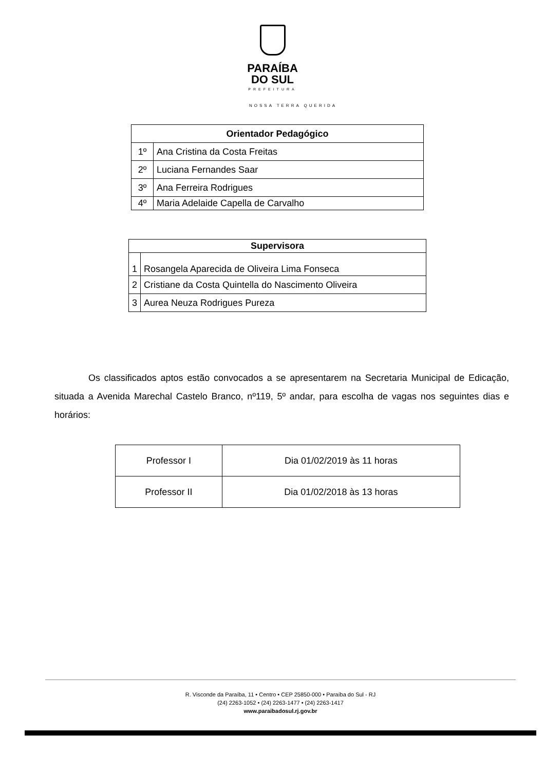PARAÍBA
DO SUL
PREFEITURA
NOSSA TERRA QUERIDA
| Orientador Pedagógico | |
| --- | --- |
| 1º | Ana Cristina da Costa Freitas |
| 2º | Luciana Fernandes Saar |
| 3º | Ana Ferreira Rodrigues |
| 4º | Maria Adelaide Capella de Carvalho |
| Supervisora | |
| --- | --- |
| 1 | Rosangela Aparecida de Oliveira Lima Fonseca |
| 2 | Cristiane da Costa Quintella do Nascimento Oliveira |
| 3 | Aurea Neuza Rodrigues Pureza |
Os classificados aptos estão convocados a se apresentarem na Secretaria Municipal de Edicação, situada a Avenida Marechal Castelo Branco, nº119, 5º andar, para escolha de vagas nos seguintes dias e horários:
| Professor I | Dia 01/02/2019 às 11 horas |
| Professor II | Dia 01/02/2018 às 13 horas |
R. Visconde da Paraíba, 11 • Centro • CEP 25850-000 • Paraíba do Sul - RJ
(24) 2263-1052 • (24) 2263-1477 • (24) 2263-1417
www.paraibadosul.rj.gov.br